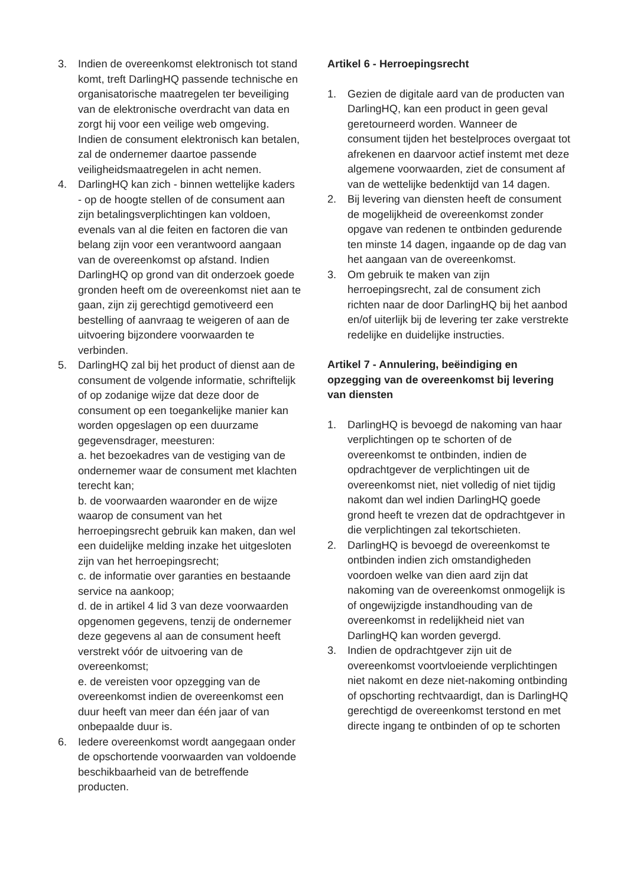3. Indien de overeenkomst elektronisch tot stand komt, treft DarlingHQ passende technische en organisatorische maatregelen ter beveiliging van de elektronische overdracht van data en zorgt hij voor een veilige web omgeving. Indien de consument elektronisch kan betalen, zal de ondernemer daartoe passende veiligheidsmaatregelen in acht nemen.
4. DarlingHQ kan zich - binnen wettelijke kaders - op de hoogte stellen of de consument aan zijn betalingsverplichtingen kan voldoen, evenals van al die feiten en factoren die van belang zijn voor een verantwoord aangaan van de overeenkomst op afstand. Indien DarlingHQ op grond van dit onderzoek goede gronden heeft om de overeenkomst niet aan te gaan, zijn zij gerechtigd gemotiveerd een bestelling of aanvraag te weigeren of aan de uitvoering bijzondere voorwaarden te verbinden.
5. DarlingHQ zal bij het product of dienst aan de consument de volgende informatie, schriftelijk of op zodanige wijze dat deze door de consument op een toegankelijke manier kan worden opgeslagen op een duurzame gegevensdrager, meesturen:
a. het bezoekadres van de vestiging van de ondernemer waar de consument met klachten terecht kan;
b. de voorwaarden waaronder en de wijze waarop de consument van het herroepingsrecht gebruik kan maken, dan wel een duidelijke melding inzake het uitgesloten zijn van het herroepingsrecht;
c. de informatie over garanties en bestaande service na aankoop;
d. de in artikel 4 lid 3 van deze voorwaarden opgenomen gegevens, tenzij de ondernemer deze gegevens al aan de consument heeft verstrekt vóór de uitvoering van de overeenkomst;
e. de vereisten voor opzegging van de overeenkomst indien de overeenkomst een duur heeft van meer dan één jaar of van onbepaalde duur is.
6. Iedere overeenkomst wordt aangegaan onder de opschortende voorwaarden van voldoende beschikbaarheid van de betreffende producten.
Artikel 6 - Herroepingsrecht
1. Gezien de digitale aard van de producten van DarlingHQ, kan een product in geen geval geretourneerd worden. Wanneer de consument tijden het bestelproces overgaat tot afrekenen en daarvoor actief instemt met deze algemene voorwaarden, ziet de consument af van de wettelijke bedenktijd van 14 dagen.
2. Bij levering van diensten heeft de consument de mogelijkheid de overeenkomst zonder opgave van redenen te ontbinden gedurende ten minste 14 dagen, ingaande op de dag van het aangaan van de overeenkomst.
3. Om gebruik te maken van zijn herroepingsrecht, zal de consument zich richten naar de door DarlingHQ bij het aanbod en/of uiterlijk bij de levering ter zake verstrekte redelijke en duidelijke instructies.
Artikel 7 - Annulering, beëindiging en opzegging van de overeenkomst bij levering van diensten
1. DarlingHQ is bevoegd de nakoming van haar verplichtingen op te schorten of de overeenkomst te ontbinden, indien de opdrachtgever de verplichtingen uit de overeenkomst niet, niet volledig of niet tijdig nakomt dan wel indien DarlingHQ goede grond heeft te vrezen dat de opdrachtgever in die verplichtingen zal tekortschieten.
2. DarlingHQ is bevoegd de overeenkomst te ontbinden indien zich omstandigheden voordoen welke van dien aard zijn dat nakoming van de overeenkomst onmogelijk is of ongewijzigde instandhouding van de overeenkomst in redelijkheid niet van DarlingHQ kan worden gevergd.
3. Indien de opdrachtgever zijn uit de overeenkomst voortvloeiende verplichtingen niet nakomt en deze niet-nakoming ontbinding of opschorting rechtvaardigt, dan is DarlingHQ gerechtigd de overeenkomst terstond en met directe ingang te ontbinden of op te schorten